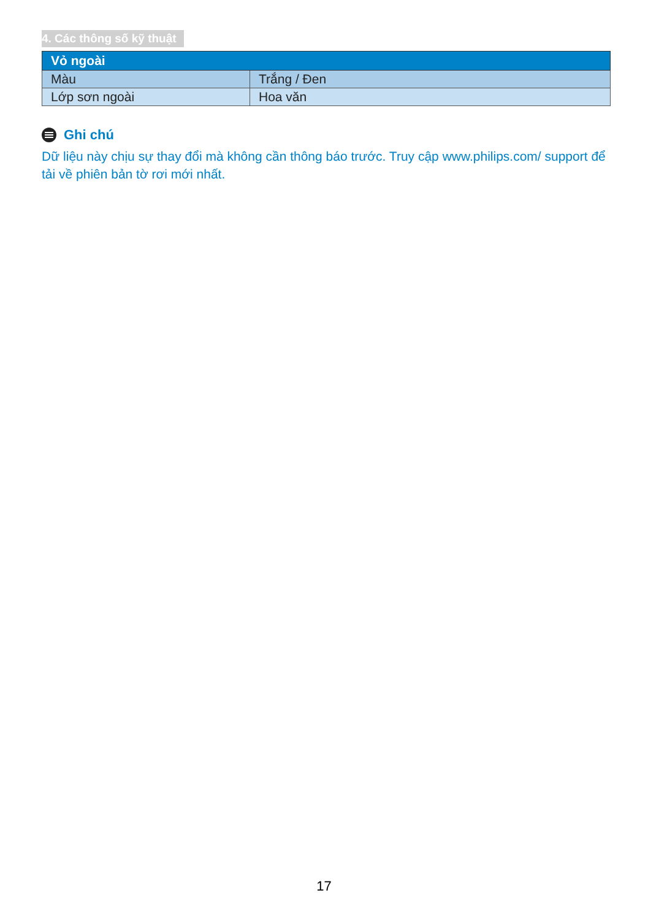4. Các thông số kỹ thuật
| Vỏ ngoài | |
| --- | --- |
| Màu | Trắng / Đen |
| Lớp sơn ngoài | Hoa văn |
Ghi chú
Dữ liệu này chịu sự thay đổi mà không cần thông báo trước. Truy cập www.philips.com/ support để tải về phiên bản tờ rơi mới nhất.
17